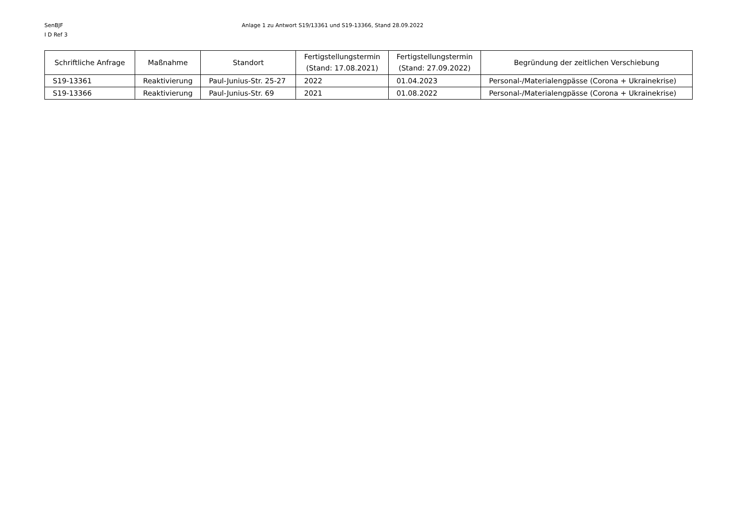SenBJF
I D Ref 3
Anlage 1 zu Antwort S19/13361 und S19-13366, Stand 28.09.2022
| Schriftliche Anfrage | Maßnahme | Standort | Fertigstellungstermin (Stand: 17.08.2021) | Fertigstellungstermin (Stand: 27.09.2022) | Begründung der zeitlichen Verschiebung |
| --- | --- | --- | --- | --- | --- |
| S19-13361 | Reaktivierung | Paul-Junius-Str. 25-27 | 2022 | 01.04.2023 | Personal-/Materialengpässe (Corona + Ukrainekrise) |
| S19-13366 | Reaktivierung | Paul-Junius-Str. 69 | 2021 | 01.08.2022 | Personal-/Materialengpässe (Corona + Ukrainekrise) |